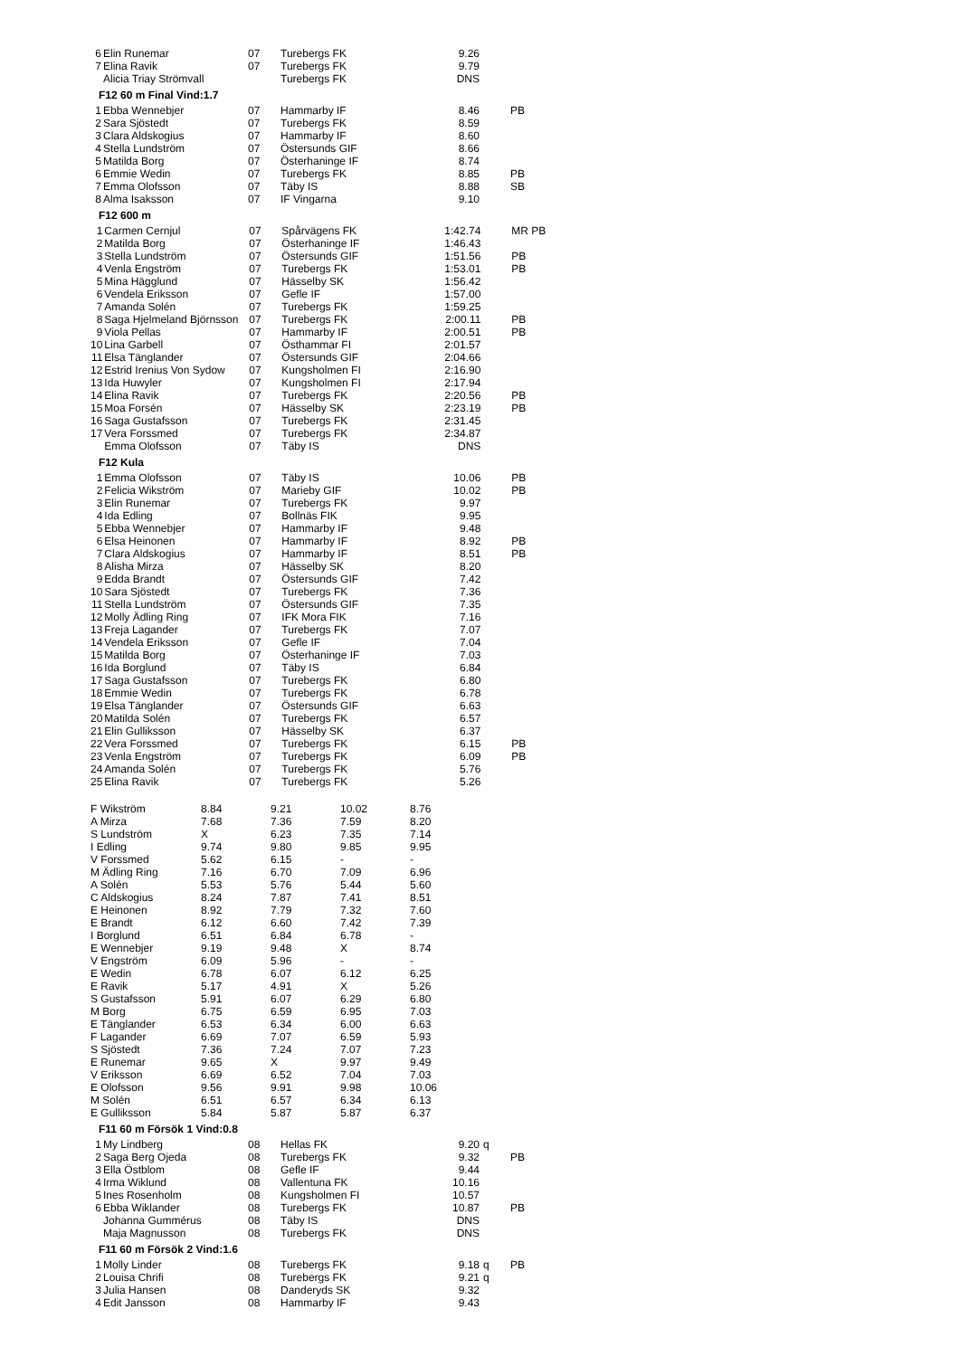| 6 | Elin Runemar | 07 | Turebergs FK | 9.26 | | |
| 7 | Elina Ravik | 07 | Turebergs FK | 9.79 | | |
| | Alicia Triay Strömvall | | Turebergs FK | DNS | | |
F12 60 m Final Vind:1.7
| 1 | Ebba Wennebjer | 07 | Hammarby IF | 8.46 | | PB |
| 2 | Sara Sjöstedt | 07 | Turebergs FK | 8.59 | | |
| 3 | Clara Aldskogius | 07 | Hammarby IF | 8.60 | | |
| 4 | Stella Lundström | 07 | Östersunds GIF | 8.66 | | |
| 5 | Matilda Borg | 07 | Österhaninge IF | 8.74 | | |
| 6 | Emmie Wedin | 07 | Turebergs FK | 8.85 | | PB |
| 7 | Emma Olofsson | 07 | Täby IS | 8.88 | | SB |
| 8 | Alma Isaksson | 07 | IF Vingarna | 9.10 | | |
F12 600 m
| 1 | Carmen Cernjul | 07 | Spårvägens FK | 1:42.74 | | MR PB |
| 2 | Matilda Borg | 07 | Österhaninge IF | 1:46.43 | | |
| 3 | Stella Lundström | 07 | Östersunds GIF | 1:51.56 | | PB |
| 4 | Venla Engström | 07 | Turebergs FK | 1:53.01 | | PB |
| 5 | Mina Hägglund | 07 | Hässelby SK | 1:56.42 | | |
| 6 | Vendela Eriksson | 07 | Gefle IF | 1:57.00 | | |
| 7 | Amanda Solén | 07 | Turebergs FK | 1:59.25 | | |
| 8 | Saga Hjelmeland Björnsson | 07 | Turebergs FK | 2:00.11 | | PB |
| 9 | Viola Pellas | 07 | Hammarby IF | 2:00.51 | | PB |
| 10 | Lina Garbell | 07 | Östhammar FI | 2:01.57 | | |
| 11 | Elsa Tänglander | 07 | Östersunds GIF | 2:04.66 | | |
| 12 | Estrid Irenius Von Sydow | 07 | Kungsholmen FI | 2:16.90 | | |
| 13 | Ida Huwyler | 07 | Kungsholmen FI | 2:17.94 | | |
| 14 | Elina Ravik | 07 | Turebergs FK | 2:20.56 | | PB |
| 15 | Moa Forsén | 07 | Hässelby SK | 2:23.19 | | PB |
| 16 | Saga Gustafsson | 07 | Turebergs FK | 2:31.45 | | |
| 17 | Vera Forssmed | 07 | Turebergs FK | 2:34.87 | | |
| | Emma Olofsson | 07 | Täby IS | DNS | | |
F12 Kula
| 1 | Emma Olofsson | 07 | Täby IS | 10.06 | | PB |
| 2 | Felicia Wikström | 07 | Marieby GIF | 10.02 | | PB |
| 3 | Elin Runemar | 07 | Turebergs FK | 9.97 | | |
| 4 | Ida Edling | 07 | Bollnäs FIK | 9.95 | | |
| 5 | Ebba Wennebjer | 07 | Hammarby IF | 9.48 | | |
| 6 | Elsa Heinonen | 07 | Hammarby IF | 8.92 | | PB |
| 7 | Clara Aldskogius | 07 | Hammarby IF | 8.51 | | PB |
| 8 | Alisha Mirza | 07 | Hässelby SK | 8.20 | | |
| 9 | Edda Brandt | 07 | Östersunds GIF | 7.42 | | |
| 10 | Sara Sjöstedt | 07 | Turebergs FK | 7.36 | | |
| 11 | Stella Lundström | 07 | Östersunds GIF | 7.35 | | |
| 12 | Molly Ädling Ring | 07 | IFK Mora FIK | 7.16 | | |
| 13 | Freja Lagander | 07 | Turebergs FK | 7.07 | | |
| 14 | Vendela Eriksson | 07 | Gefle IF | 7.04 | | |
| 15 | Matilda Borg | 07 | Österhaninge IF | 7.03 | | |
| 16 | Ida Borglund | 07 | Täby IS | 6.84 | | |
| 17 | Saga Gustafsson | 07 | Turebergs FK | 6.80 | | |
| 18 | Emmie Wedin | 07 | Turebergs FK | 6.78 | | |
| 19 | Elsa Tänglander | 07 | Östersunds GIF | 6.63 | | |
| 20 | Matilda Solén | 07 | Turebergs FK | 6.57 | | |
| 21 | Elin Gulliksson | 07 | Hässelby SK | 6.37 | | |
| 22 | Vera Forssmed | 07 | Turebergs FK | 6.15 | | PB |
| 23 | Venla Engström | 07 | Turebergs FK | 6.09 | | PB |
| 24 | Amanda Solén | 07 | Turebergs FK | 5.76 | | |
| 25 | Elina Ravik | 07 | Turebergs FK | 5.26 | | |
| F Wikström | 8.84 | 9.21 | 10.02 | 8.76 |
| A Mirza | 7.68 | 7.36 | 7.59 | 8.20 |
| S Lundström | X | 6.23 | 7.35 | 7.14 |
| I Edling | 9.74 | 9.80 | 9.85 | 9.95 |
| V Forssmed | 5.62 | 6.15 | - | - |
| M Ädling Ring | 7.16 | 6.70 | 7.09 | 6.96 |
| A Solén | 5.53 | 5.76 | 5.44 | 5.60 |
| C Aldskogius | 8.24 | 7.87 | 7.41 | 8.51 |
| E Heinonen | 8.92 | 7.79 | 7.32 | 7.60 |
| E Brandt | 6.12 | 6.60 | 7.42 | 7.39 |
| I Borglund | 6.51 | 6.84 | 6.78 | - |
| E Wennebjer | 9.19 | 9.48 | X | 8.74 |
| V Engström | 6.09 | 5.96 | - | - |
| E Wedin | 6.78 | 6.07 | 6.12 | 6.25 |
| E Ravik | 5.17 | 4.91 | X | 5.26 |
| S Gustafsson | 5.91 | 6.07 | 6.29 | 6.80 |
| M Borg | 6.75 | 6.59 | 6.95 | 7.03 |
| E Tänglander | 6.53 | 6.34 | 6.00 | 6.63 |
| F Lagander | 6.69 | 7.07 | 6.59 | 5.93 |
| S Sjöstedt | 7.36 | 7.24 | 7.07 | 7.23 |
| E Runemar | 9.65 | X | 9.97 | 9.49 |
| V Eriksson | 6.69 | 6.52 | 7.04 | 7.03 |
| E Olofsson | 9.56 | 9.91 | 9.98 | 10.06 |
| M Solén | 6.51 | 6.57 | 6.34 | 6.13 |
| E Gulliksson | 5.84 | 5.87 | 5.87 | 6.37 |
F11 60 m Försök 1 Vind:0.8
| 1 | My Lindberg | 08 | Hellas FK | 9.20 | q | |
| 2 | Saga Berg Ojeda | 08 | Turebergs FK | 9.32 | | PB |
| 3 | Ella Östblom | 08 | Gefle IF | 9.44 | | |
| 4 | Irma Wiklund | 08 | Vallentuna FK | 10.16 | | |
| 5 | Ines Rosenholm | 08 | Kungsholmen FI | 10.57 | | |
| 6 | Ebba Wiklander | 08 | Turebergs FK | 10.87 | | PB |
| | Johanna Gummérus | 08 | Täby IS | DNS | | |
| | Maja Magnusson | 08 | Turebergs FK | DNS | | |
F11 60 m Försök 2 Vind:1.6
| 1 | Molly Linder | 08 | Turebergs FK | 9.18 | q | PB |
| 2 | Louisa Chrifi | 08 | Turebergs FK | 9.21 | q | |
| 3 | Julia Hansen | 08 | Danderyds SK | 9.32 | | |
| 4 | Edit Jansson | 08 | Hammarby IF | 9.43 | | |